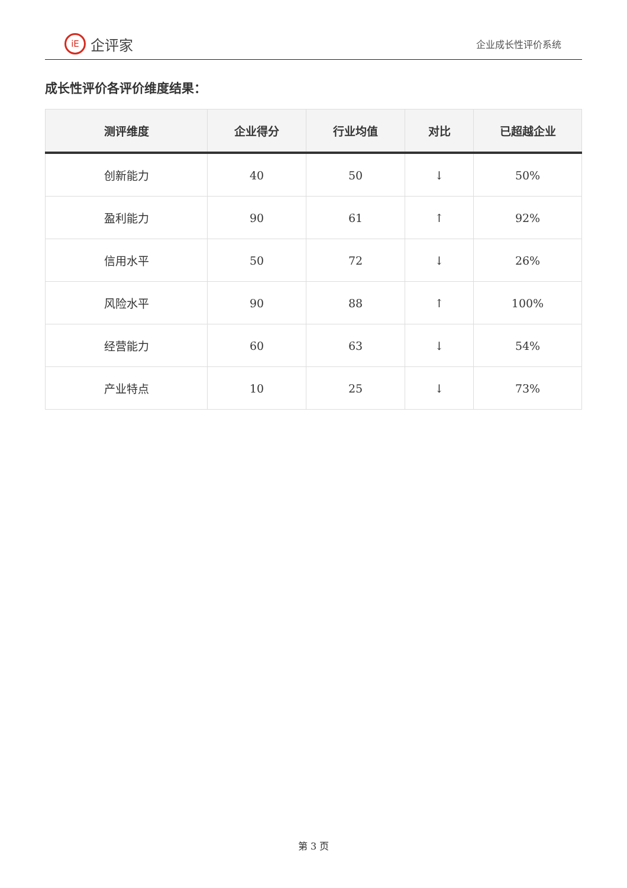iE 企评家
企业成长性评价系统
成长性评价各评价维度结果：
| 测评维度 | 企业得分 | 行业均值 | 对比 | 已超越企业 |
| --- | --- | --- | --- | --- |
| 创新能力 | 40 | 50 | ↓ | 50% |
| 盈利能力 | 90 | 61 | ↑ | 92% |
| 信用水平 | 50 | 72 | ↓ | 26% |
| 风险水平 | 90 | 88 | ↑ | 100% |
| 经营能力 | 60 | 63 | ↓ | 54% |
| 产业特点 | 10 | 25 | ↓ | 73% |
第 3 页